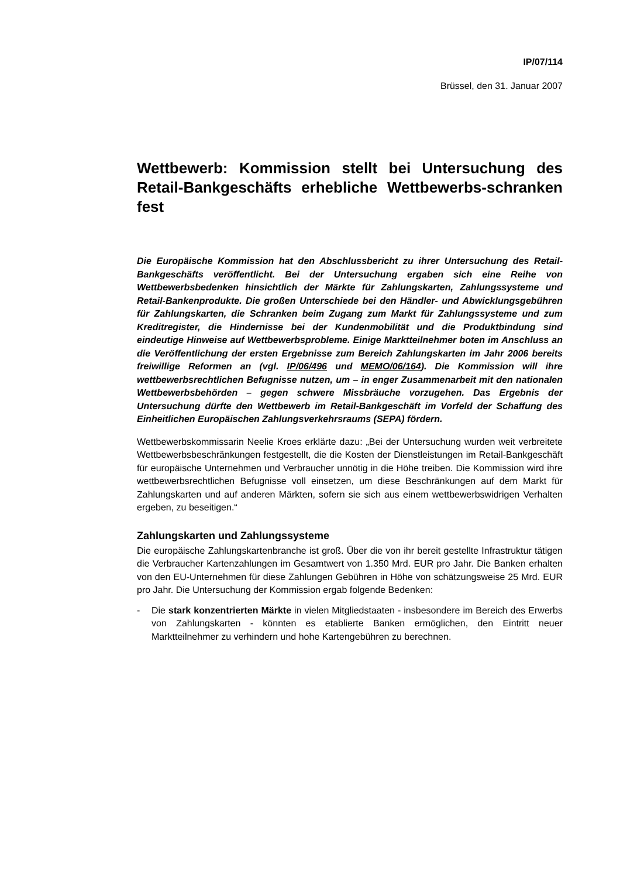IP/07/114
Brüssel, den 31. Januar 2007
Wettbewerb: Kommission stellt bei Untersuchung des Retail-Bankgeschäfts erhebliche Wettbewerbs-schranken fest
Die Europäische Kommission hat den Abschlussbericht zu ihrer Untersuchung des Retail-Bankgeschäfts veröffentlicht. Bei der Untersuchung ergaben sich eine Reihe von Wettbewerbsbedenken hinsichtlich der Märkte für Zahlungskarten, Zahlungssysteme und Retail-Bankenprodukte. Die großen Unterschiede bei den Händler- und Abwicklungsgebühren für Zahlungskarten, die Schranken beim Zugang zum Markt für Zahlungssysteme und zum Kreditregister, die Hindernisse bei der Kundenmobilität und die Produktbindung sind eindeutige Hinweise auf Wettbewerbsprobleme. Einige Marktteilnehmer boten im Anschluss an die Veröffentlichung der ersten Ergebnisse zum Bereich Zahlungskarten im Jahr 2006 bereits freiwillige Reformen an (vgl. IP/06/496 und MEMO/06/164). Die Kommission will ihre wettbewerbsrechtlichen Befugnisse nutzen, um – in enger Zusammenarbeit mit den nationalen Wettbewerbsbehörden – gegen schwere Missbräuche vorzugehen. Das Ergebnis der Untersuchung dürfte den Wettbewerb im Retail-Bankgeschäft im Vorfeld der Schaffung des Einheitlichen Europäischen Zahlungsverkehrsraums (SEPA) fördern.
Wettbewerbskommissarin Neelie Kroes erklärte dazu: „Bei der Untersuchung wurden weit verbreitete Wettbewerbsbeschränkungen festgestellt, die die Kosten der Dienstleistungen im Retail-Bankgeschäft für europäische Unternehmen und Verbraucher unnötig in die Höhe treiben. Die Kommission wird ihre wettbewerbsrechtlichen Befugnisse voll einsetzen, um diese Beschränkungen auf dem Markt für Zahlungskarten und auf anderen Märkten, sofern sie sich aus einem wettbewerbswidrigen Verhalten ergeben, zu beseitigen.“
Zahlungskarten und Zahlungssysteme
Die europäische Zahlungskartenbranche ist groß. Über die von ihr bereit gestellte Infrastruktur tätigen die Verbraucher Kartenzahlungen im Gesamtwert von 1.350 Mrd. EUR pro Jahr. Die Banken erhalten von den EU-Unternehmen für diese Zahlungen Gebühren in Höhe von schätzungsweise 25 Mrd. EUR pro Jahr. Die Untersuchung der Kommission ergab folgende Bedenken:
- Die stark konzentrierten Märkte in vielen Mitgliedstaaten - insbesondere im Bereich des Erwerbs von Zahlungskarten - könnten es etablierte Banken ermöglichen, den Eintritt neuer Marktteilnehmer zu verhindern und hohe Kartengebühren zu berechnen.